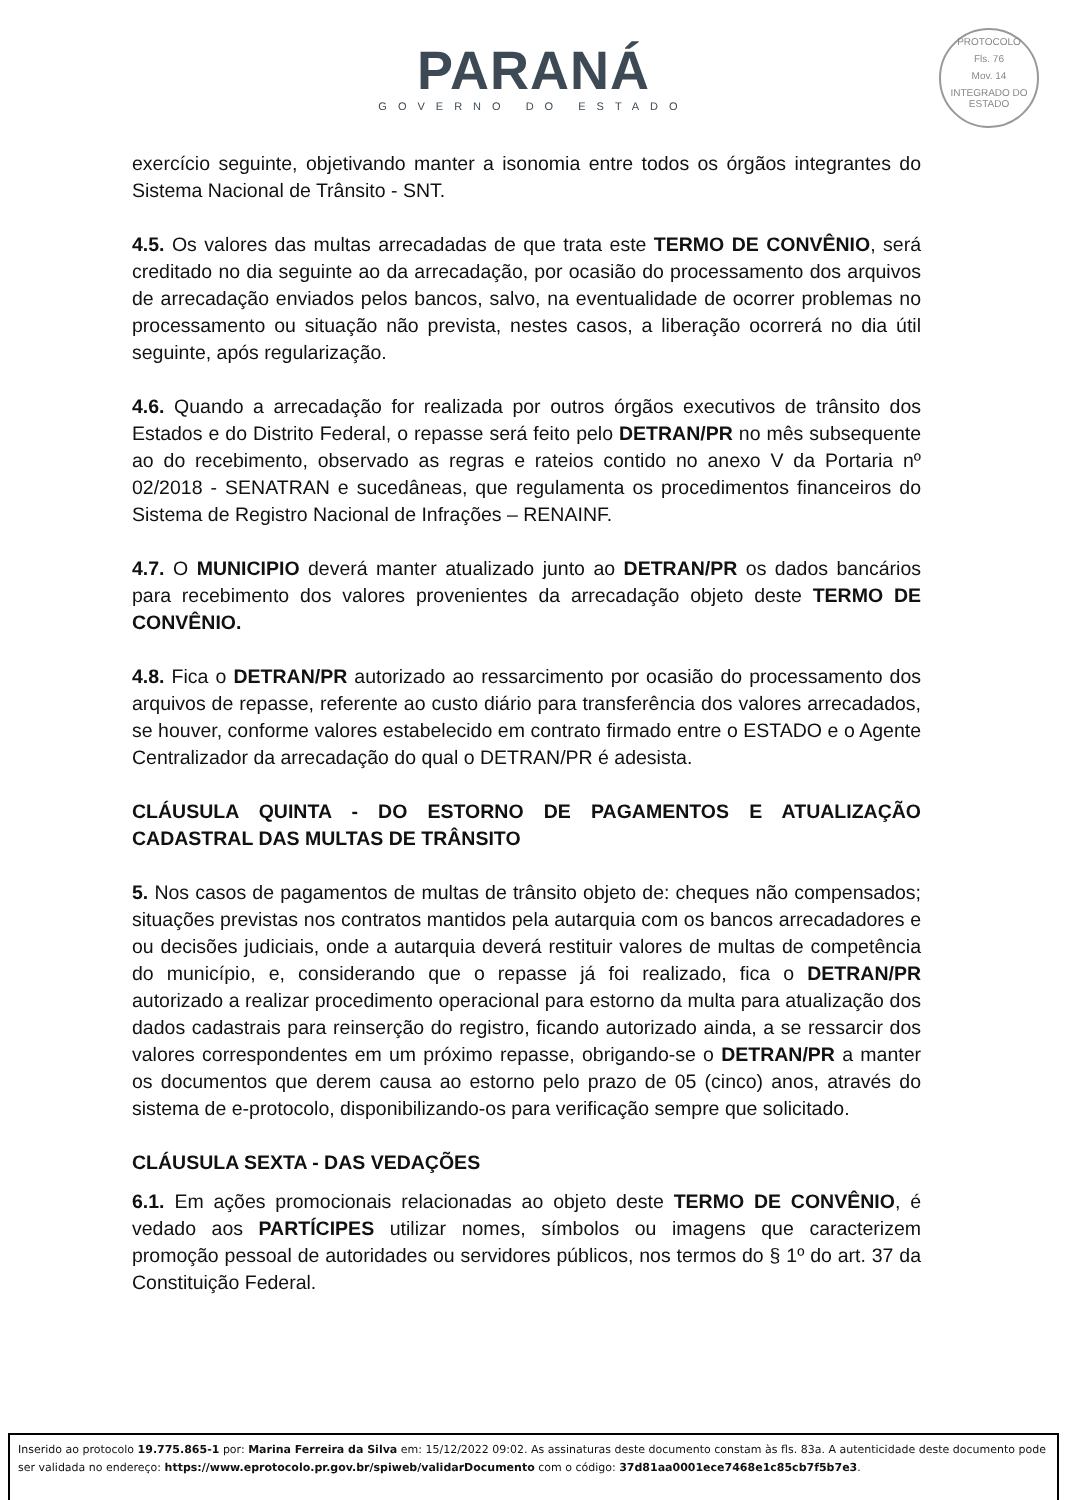PARANÁ
GOVERNO DO ESTADO
PROTOCOLO
Fls. 76
Mov. 14
INTEGRADO DO ESTADO
exercício seguinte, objetivando manter a isonomia entre todos os órgãos integrantes do Sistema Nacional de Trânsito - SNT.
4.5. Os valores das multas arrecadadas de que trata este TERMO DE CONVÊNIO, será creditado no dia seguinte ao da arrecadação, por ocasião do processamento dos arquivos de arrecadação enviados pelos bancos, salvo, na eventualidade de ocorrer problemas no processamento ou situação não prevista, nestes casos, a liberação ocorrerá no dia útil seguinte, após regularização.
4.6. Quando a arrecadação for realizada por outros órgãos executivos de trânsito dos Estados e do Distrito Federal, o repasse será feito pelo DETRAN/PR no mês subsequente ao do recebimento, observado as regras e rateios contido no anexo V da Portaria nº 02/2018 - SENATRAN e sucedâneas, que regulamenta os procedimentos financeiros do Sistema de Registro Nacional de Infrações – RENAINF.
4.7. O MUNICIPIO deverá manter atualizado junto ao DETRAN/PR os dados bancários para recebimento dos valores provenientes da arrecadação objeto deste TERMO DE CONVÊNIO.
4.8. Fica o DETRAN/PR autorizado ao ressarcimento por ocasião do processamento dos arquivos de repasse, referente ao custo diário para transferência dos valores arrecadados, se houver, conforme valores estabelecido em contrato firmado entre o ESTADO e o Agente Centralizador da arrecadação do qual o DETRAN/PR é adesista.
CLÁUSULA QUINTA - DO ESTORNO DE PAGAMENTOS E ATUALIZAÇÃO CADASTRAL DAS MULTAS DE TRÂNSITO
5. Nos casos de pagamentos de multas de trânsito objeto de: cheques não compensados; situações previstas nos contratos mantidos pela autarquia com os bancos arrecadadores e ou decisões judiciais, onde a autarquia deverá restituir valores de multas de competência do município, e, considerando que o repasse já foi realizado, fica o DETRAN/PR autorizado a realizar procedimento operacional para estorno da multa para atualização dos dados cadastrais para reinserção do registro, ficando autorizado ainda, a se ressarcir dos valores correspondentes em um próximo repasse, obrigando-se o DETRAN/PR a manter os documentos que derem causa ao estorno pelo prazo de 05 (cinco) anos, através do sistema de e-protocolo, disponibilizando-os para verificação sempre que solicitado.
CLÁUSULA SEXTA - DAS VEDAÇÕES
6.1. Em ações promocionais relacionadas ao objeto deste TERMO DE CONVÊNIO, é vedado aos PARTÍCIPES utilizar nomes, símbolos ou imagens que caracterizem promoção pessoal de autoridades ou servidores públicos, nos termos do § 1º do art. 37 da Constituição Federal.
Inserido ao protocolo 19.775.865-1 por: Marina Ferreira da Silva em: 15/12/2022 09:02. As assinaturas deste documento constam às fls. 83a. A autenticidade deste documento pode ser validada no endereço: https://www.eprotocolo.pr.gov.br/spiweb/validarDocumento com o código: 37d81aa0001ece7468e1c85cb7f5b7e3.